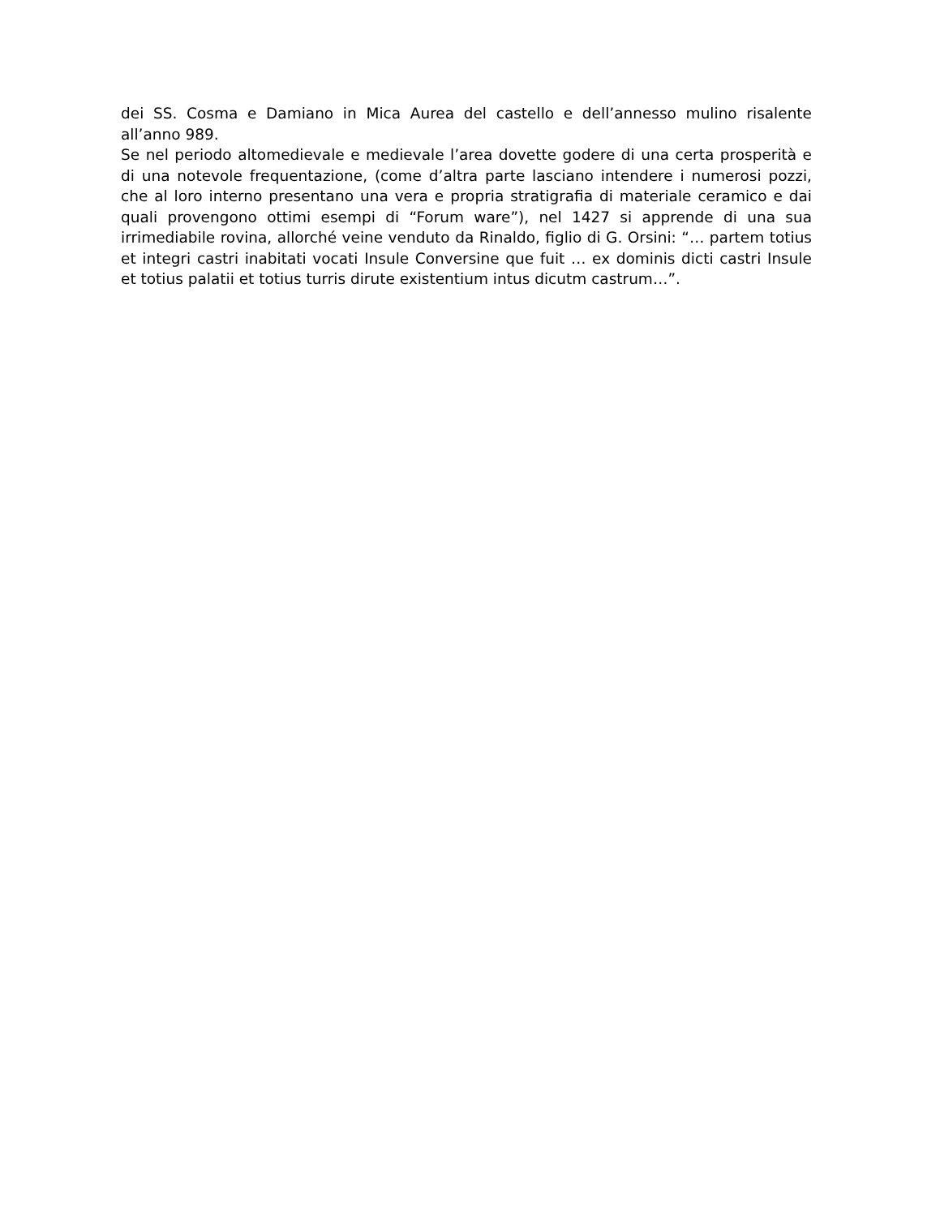dei SS. Cosma e Damiano in Mica Aurea del castello e dell’annesso mulino risalente all’anno 989.
Se nel periodo altomedievale e medievale l’area dovette godere di una certa prosperità e di una notevole frequentazione, (come d’altra parte lasciano intendere i numerosi pozzi, che al loro interno presentano una vera e propria stratigrafia di materiale ceramico e dai quali provengono ottimi esempi di “Forum ware”), nel 1427 si apprende di una sua irrimediabile rovina, allorché veine venduto da Rinaldo, figlio di G. Orsini: “… partem totius et integri castri inabitati vocati Insule Conversine que fuit … ex dominis dicti castri Insule et totius palatii et totius turris dirute existentium intus dicutm castrum…”.